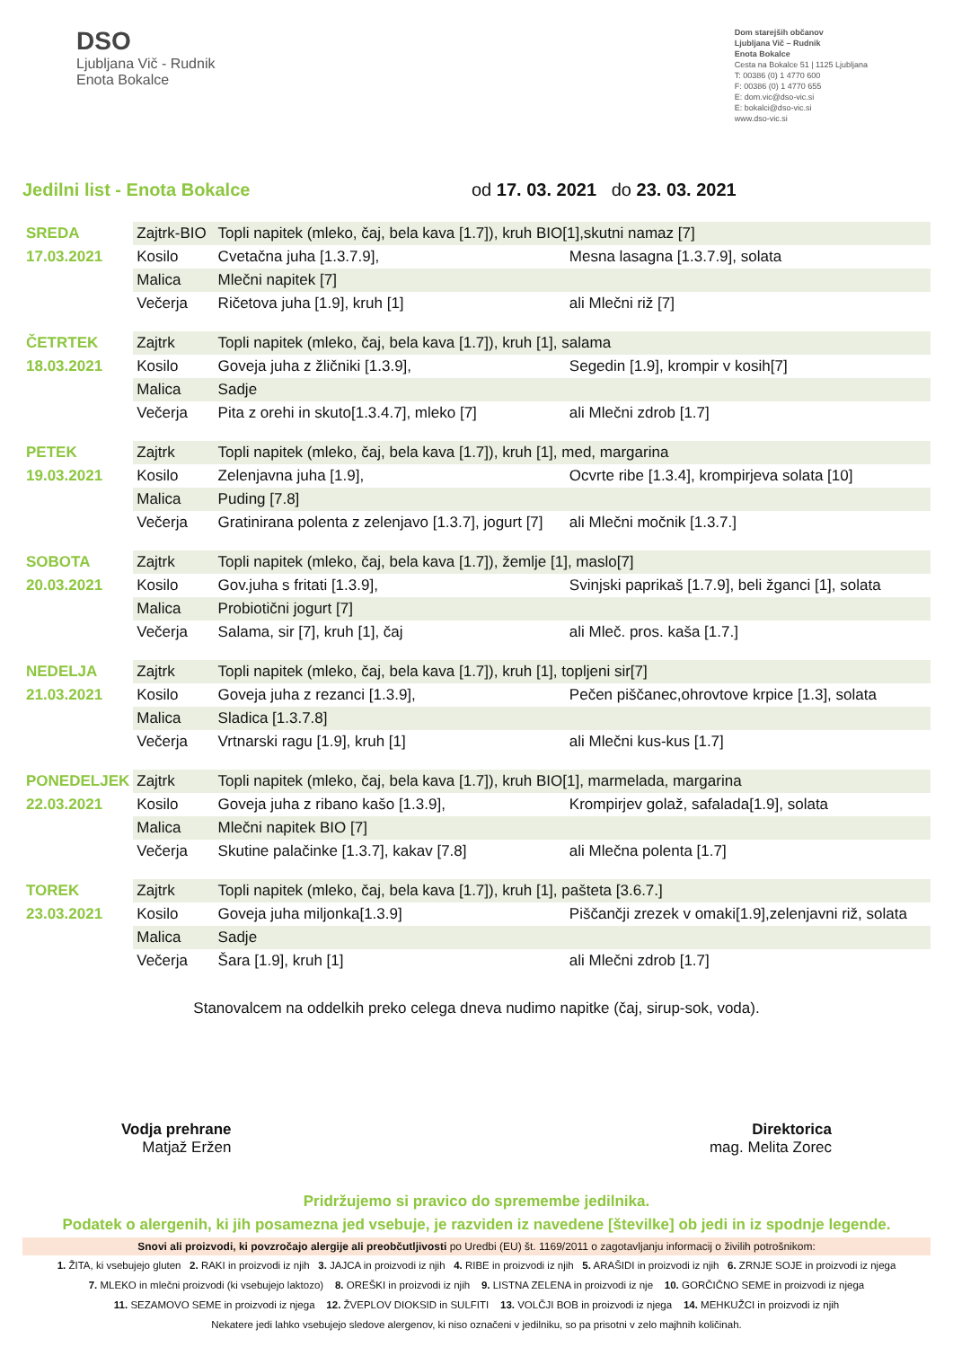DSO
Ljubljana Vič - Rudnik
Enota Bokalce
Dom starejših občanov
Ljubljana Vič – Rudnik
Enota Bokalce
Cesta na Bokalce 51 | 1125 Ljubljana
T: 00386 (0) 1 4770 600
F: 00386 (0) 1 4770 655
E: dom.vic@dso-vic.si
E: bokalci@dso-vic.si
www.dso-vic.si
Jedilni list - Enota Bokalce od 17. 03. 2021 do 23. 03. 2021
| SREDA | Zajtrk-BIO | Topli napitek (mleko, čaj, bela kava [1.7]), kruh BIO[1],skutni namaz [7] | | |
| 17.03.2021 | Kosilo | Cvetačna juha [1.3.7.9], | Mesna lasagna [1.3.7.9], solata | |
| | Malica | Mlečni napitek [7] | | |
| | Večerja | Ričetova juha [1.9], kruh [1] | | ali Mlečni riž [7] |
| ČETRTEK | Zajtrk | Topli napitek (mleko, čaj, bela kava [1.7]), kruh [1], salama | | |
| 18.03.2021 | Kosilo | Goveja juha z žličniki [1.3.9], | Segedin [1.9], krompir v kosih[7] | |
| | Malica | Sadje | | |
| | Večerja | Pita z orehi in skuto[1.3.4.7], mleko [7] | | ali Mlečni zdrob [1.7] |
| PETEK | Zajtrk | Topli napitek (mleko, čaj, bela kava [1.7]), kruh [1], med, margarina | | |
| 19.03.2021 | Kosilo | Zelenjavna juha [1.9], | Ocvrte ribe [1.3.4], krompirjeva solata [10] | |
| | Malica | Puding [7.8] | | |
| | Večerja | Gratinirana polenta z zelenjavo [1.3.7], jogurt [7] | | ali Mlečni močnik [1.3.7.] |
| SOBOTA | Zajtrk | Topli napitek (mleko, čaj, bela kava [1.7]), žemlje [1], maslo[7] | | |
| 20.03.2021 | Kosilo | Gov.juha s fritati [1.3.9], | Svinjski paprikaš [1.7.9], beli žganci [1], solata | |
| | Malica | Probiotični jogurt [7] | | |
| | Večerja | Salama, sir [7], kruh [1], čaj | | ali Mleč. pros. kaša [1.7.] |
| NEDELJA | Zajtrk | Topli napitek (mleko, čaj, bela kava [1.7]), kruh [1], topljeni sir[7] | | |
| 21.03.2021 | Kosilo | Goveja juha z rezanci [1.3.9], | Pečen piščanec,ohrovtove krpice [1.3], solata | |
| | Malica | Sladica [1.3.7.8] | | |
| | Večerja | Vrtnarski ragu [1.9], kruh [1] | | ali Mlečni kus-kus [1.7] |
| PONEDELJEK | Zajtrk | Topli napitek (mleko, čaj, bela kava [1.7]), kruh BIO[1], marmelada, margarina | | |
| 22.03.2021 | Kosilo | Goveja juha z ribano kašo [1.3.9], | Krompirjev golaž, safalada[1.9], solata | |
| | Malica | Mlečni napitek BIO [7] | | |
| | Večerja | Skutine palačinke [1.3.7], kakav [7.8] | | ali Mlečna polenta [1.7] |
| TOREK | Zajtrk | Topli napitek (mleko, čaj, bela kava [1.7]), kruh [1], pašteta [3.6.7.] | | |
| 23.03.2021 | Kosilo | Goveja juha miljonka[1.3.9] | Piščančji zrezek v omaki[1.9],zelenjavni riž, solata | |
| | Malica | Sadje | | |
| | Večerja | Šara [1.9], kruh [1] | | ali Mlečni zdrob [1.7] |
Stanovalcem na oddelkih preko celega dneva nudimo napitke (čaj, sirup-sok, voda).
Vodja prehrane
Matjaž Eržen
Direktorica
mag. Melita Zorec
Pridržujemo si pravico do spremembe jedilnika.
Podatek o alergenih, ki jih posamezna jed vsebuje, je razviden iz navedene [številke] ob jedi in iz spodnje legende.
Snovi ali proizvodi, ki povzročajo alergije ali preobčutljivosti po Uredbi (EU) št. 1169/2011 o zagotavljanju informacij o živilih potrošnikom:
1. ŽITA, ki vsebujejo gluten 2. RAKI in proizvodi iz njih 3. JAJCA in proizvodi iz njih 4. RIBE in proizvodi iz njih 5. ARAŠIDI in proizvodi iz njih 6. ZRNJE SOJE in proizvodi iz njega
7. MLEKO in mlečni proizvodi (ki vsebujejo laktozo) 8. OREŠKI in proizvodi iz njih 9. LISTNA ZELENA in proizvodi iz nje 10. GORČIČNO SEME in proizvodi iz njega
11. SEZAMOVO SEME in proizvodi iz njega 12. ŽVEPLOV DIOKSID in SULFITI 13. VOLČJI BOB in proizvodi iz njega 14. MEHKUŽCI in proizvodi iz njih
Nekatere jedi lahko vsebujejo sledove alergenov, ki niso označeni v jedilniku, so pa prisotni v zelo majhnih količinah.